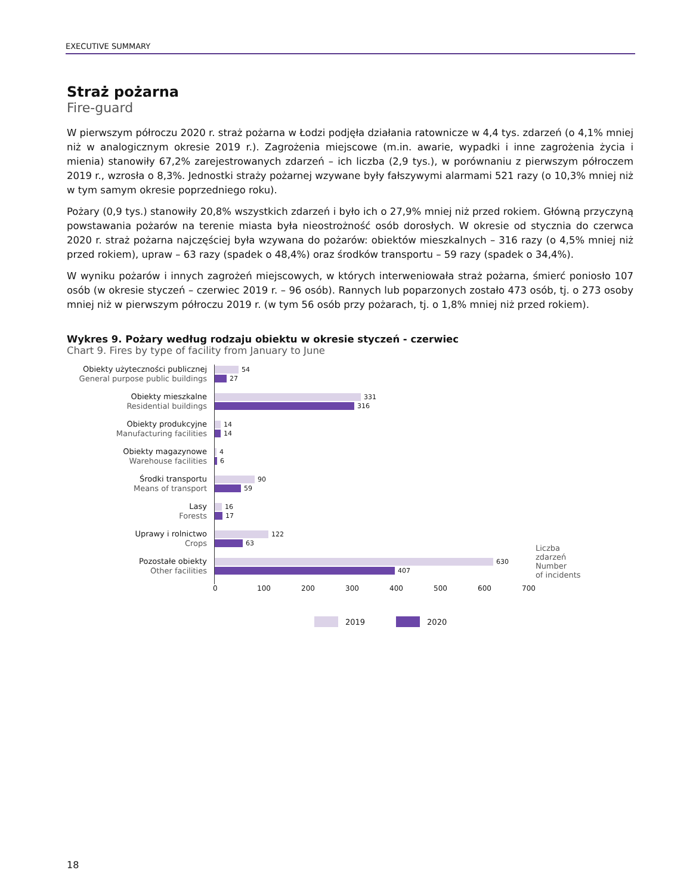EXECUTIVE SUMMARY
Straż pożarna
Fire-guard
W pierwszym półroczu 2020 r. straż pożarna w Łodzi podjęła działania ratownicze w 4,4 tys. zdarzeń (o 4,1% mniej niż w analogicznym okresie 2019 r.). Zagrożenia miejscowe (m.in. awarie, wypadki i inne zagrożenia życia i mienia) stanowiły 67,2% zarejestrowanych zdarzeń – ich liczba (2,9 tys.), w porównaniu z pierwszym półroczem 2019 r., wzrosła o 8,3%. Jednostki straży pożarnej wzywane były fałszywymi alarmami 521 razy (o 10,3% mniej niż w tym samym okresie poprzedniego roku).
Pożary (0,9 tys.) stanowiły 20,8% wszystkich zdarzeń i było ich o 27,9% mniej niż przed rokiem. Główną przyczyną powstawania pożarów na terenie miasta była nieostrożność osób dorosłych. W okresie od stycznia do czerwca 2020 r. straż pożarna najczęściej była wzywana do pożarów: obiektów mieszkalnych – 316 razy (o 4,5% mniej niż przed rokiem), upraw – 63 razy (spadek o 48,4%) oraz środków transportu – 59 razy (spadek o 34,4%).
W wyniku pożarów i innych zagrożeń miejscowych, w których interweniowała straż pożarna, śmierć poniosło 107 osób (w okresie styczeń – czerwiec 2019 r. – 96 osób). Rannych lub poparzonych zostało 473 osób, tj. o 273 osoby mniej niż w pierwszym półroczu 2019 r. (w tym 56 osób przy pożarach, tj. o 1,8% mniej niż przed rokiem).
Wykres 9. Pożary według rodzaju obiektu w okresie styczeń - czerwiec
Chart 9. Fires by type of facility from January to June
Obiekty użyteczności publicznej
General purpose public buildings
54
27
Obiekty mieszkalne
Residential buildings
331
316
Obiekty produkcyjne
Manufacturing facilities
14
14
Obiekty magazynowe
Warehouse facilities
4
6
Środki transportu
Means of transport
90
59
Lasy
Forests
16
17
Uprawy i rolnictwo
Crops
122
63
Pozostałe obiekty
Other facilities
630
407
0 100 200 300 400 500 600 700
Liczba
zdarzeń
Number
of incidents
2019 2020
18